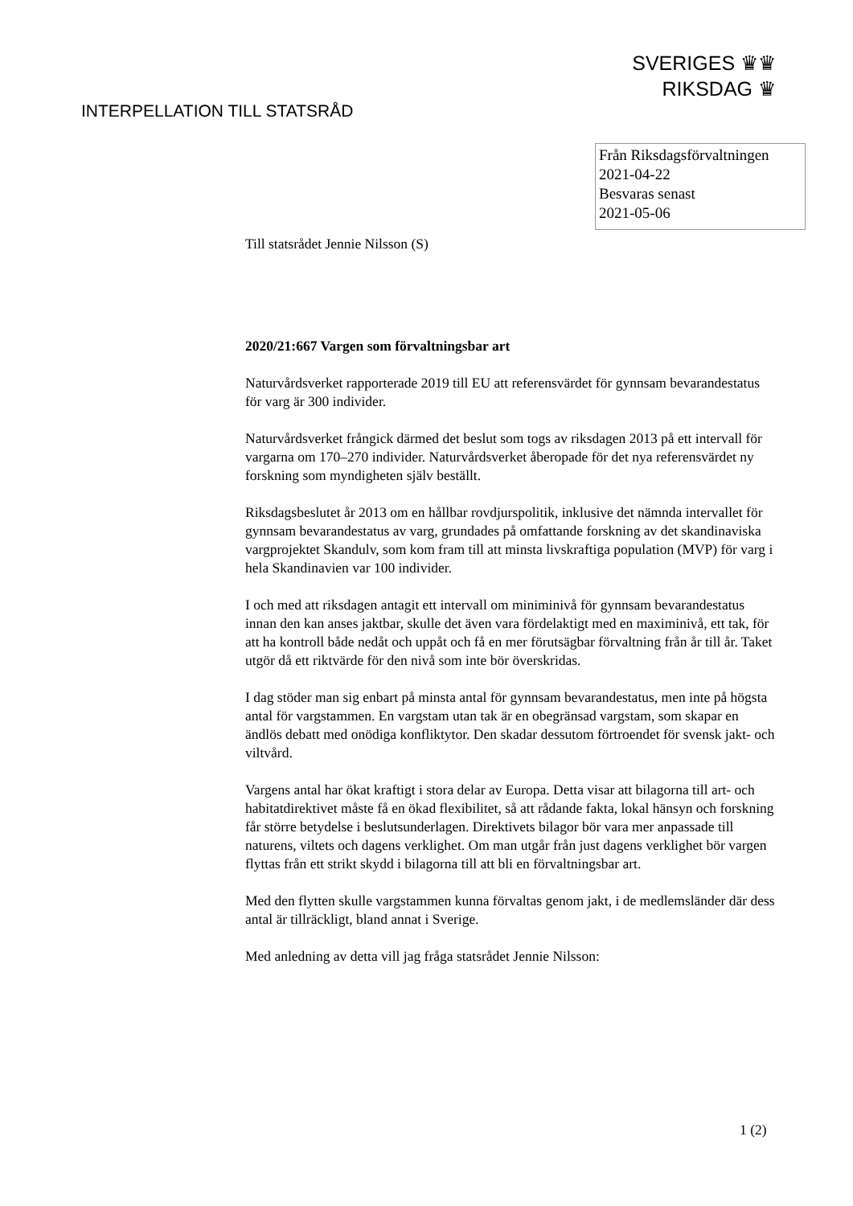SVERIGES ♛♛
RIKSDAG ♛
INTERPELLATION TILL STATSRÅD
Från Riksdagsförvaltningen
2021-04-22
Besvaras senast
2021-05-06
Till statsrådet Jennie Nilsson (S)
2020/21:667 Vargen som förvaltningsbar art
Naturvårdsverket rapporterade 2019 till EU att referensvärdet för gynnsam bevarandestatus för varg är 300 individer.
Naturvårdsverket frångick därmed det beslut som togs av riksdagen 2013 på ett intervall för vargarna om 170–270 individer. Naturvårdsverket åberopade för det nya referensvärdet ny forskning som myndigheten själv beställt.
Riksdagsbeslutet år 2013 om en hållbar rovdjurspolitik, inklusive det nämnda intervallet för gynnsam bevarandestatus av varg, grundades på omfattande forskning av det skandinaviska vargprojektet Skandulv, som kom fram till att minsta livskraftiga population (MVP) för varg i hela Skandinavien var 100 individer.
I och med att riksdagen antagit ett intervall om miniminivå för gynnsam bevarandestatus innan den kan anses jaktbar, skulle det även vara fördelaktigt med en maximinivå, ett tak, för att ha kontroll både nedåt och uppåt och få en mer förutsägbar förvaltning från år till år. Taket utgör då ett riktvärde för den nivå som inte bör överskridas.
I dag stöder man sig enbart på minsta antal för gynnsam bevarandestatus, men inte på högsta antal för vargstammen. En vargstam utan tak är en obegränsad vargstam, som skapar en ändlös debatt med onödiga konfliktytor. Den skadar dessutom förtroendet för svensk jakt- och viltvård.
Vargens antal har ökat kraftigt i stora delar av Europa. Detta visar att bilagorna till art- och habitatdirektivet måste få en ökad flexibilitet, så att rådande fakta, lokal hänsyn och forskning får större betydelse i beslutsunderlagen. Direktivets bilagor bör vara mer anpassade till naturens, viltets och dagens verklighet. Om man utgår från just dagens verklighet bör vargen flyttas från ett strikt skydd i bilagorna till att bli en förvaltningsbar art.
Med den flytten skulle vargstammen kunna förvaltas genom jakt, i de medlemsländer där dess antal är tillräckligt, bland annat i Sverige.
Med anledning av detta vill jag fråga statsrådet Jennie Nilsson:
1 (2)